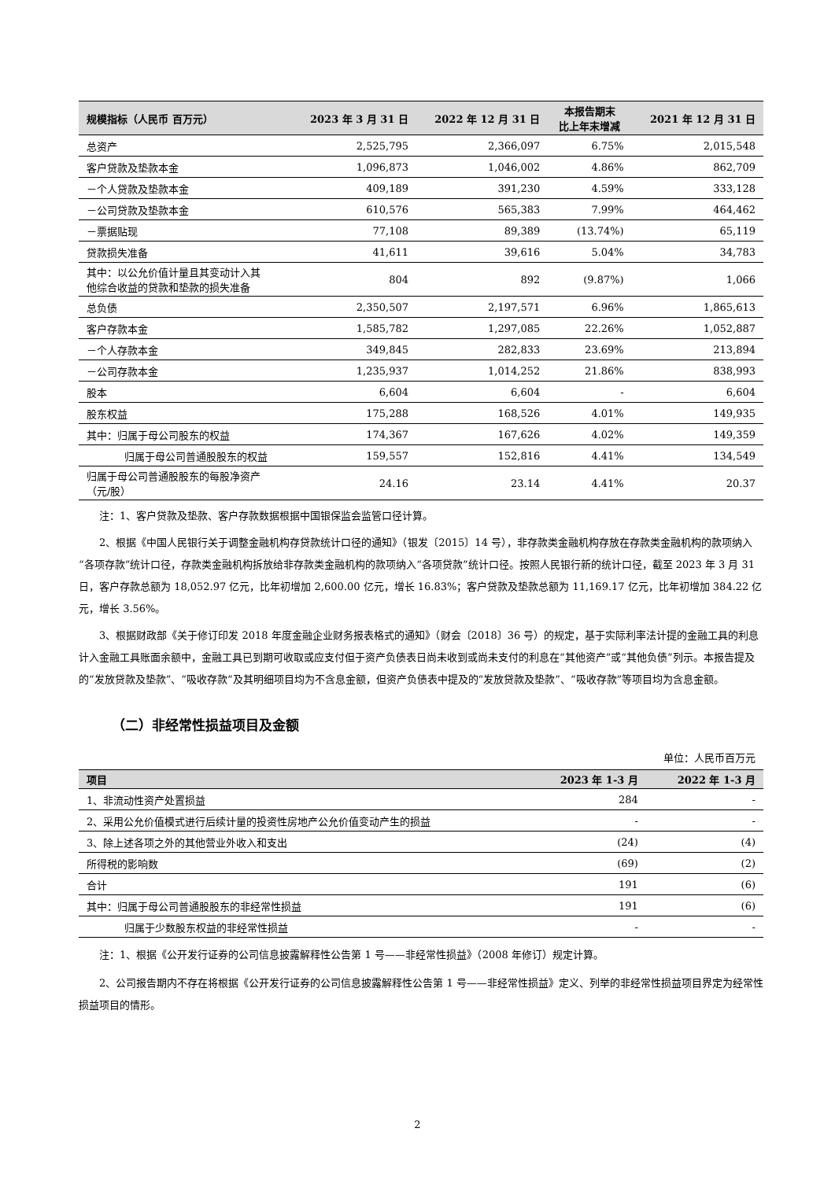| 规模指标（人民币 百万元） | 2023 年 3 月 31 日 | 2022 年 12 月 31 日 | 本报告期末 比上年末增减 | 2021 年 12 月 31 日 |
| --- | --- | --- | --- | --- |
| 总资产 | 2,525,795 | 2,366,097 | 6.75% | 2,015,548 |
| 客户贷款及垫款本金 | 1,096,873 | 1,046,002 | 4.86% | 862,709 |
| －个人贷款及垫款本金 | 409,189 | 391,230 | 4.59% | 333,128 |
| －公司贷款及垫款本金 | 610,576 | 565,383 | 7.99% | 464,462 |
| －票据贴现 | 77,108 | 89,389 | (13.74%) | 65,119 |
| 贷款损失准备 | 41,611 | 39,616 | 5.04% | 34,783 |
| 其中：以公允价值计量且其变动计入其 他综合收益的贷款和垫款的损失准备 | 804 | 892 | (9.87%) | 1,066 |
| 总负债 | 2,350,507 | 2,197,571 | 6.96% | 1,865,613 |
| 客户存款本金 | 1,585,782 | 1,297,085 | 22.26% | 1,052,887 |
| －个人存款本金 | 349,845 | 282,833 | 23.69% | 213,894 |
| －公司存款本金 | 1,235,937 | 1,014,252 | 21.86% | 838,993 |
| 股本 | 6,604 | 6,604 | - | 6,604 |
| 股东权益 | 175,288 | 168,526 | 4.01% | 149,935 |
| 其中：归属于母公司股东的权益 | 174,367 | 167,626 | 4.02% | 149,359 |
| 归属于母公司普通股股东的权益 | 159,557 | 152,816 | 4.41% | 134,549 |
| 归属于母公司普通股股东的每股净资产 （元/股） | 24.16 | 23.14 | 4.41% | 20.37 |
注：1、客户贷款及垫款、客户存款数据根据中国银保监会监管口径计算。
2、根据《中国人民银行关于调整金融机构存贷款统计口径的通知》（银发〔2015〕14 号），非存款类金融机构存放在存款类金融机构的款项纳入“各项存款”统计口径，存款类金融机构拆放给非存款类金融机构的款项纳入“各项贷款”统计口径。按照人民银行新的统计口径，截至 2023 年 3 月 31 日，客户存款总额为 18,052.97 亿元，比年初增加 2,600.00 亿元，增长 16.83%；客户贷款及垫款总额为 11,169.17 亿元，比年初增加 384.22 亿元，增长 3.56%。
3、根据财政部《关于修订印发 2018 年度金融企业财务报表格式的通知》（财会〔2018〕36 号）的规定，基于实际利率法计提的金融工具的利息计入金融工具账面余额中，金融工具已到期可收取或应支付但于资产负债表日尚未收到或尚未支付的利息在“其他资产”或“其他负债”列示。本报告提及的“发放贷款及垫款”、“吸收存款”及其明细项目均为不含息金额，但资产负债表中提及的“发放贷款及垫款”、“吸收存款”等项目均为含息金额。
（二）非经常性损益项目及金额
单位：人民币百万元
| 项目 | 2023 年 1-3 月 | 2022 年 1-3 月 |
| --- | --- | --- |
| 1、非流动性资产处置损益 | 284 | - |
| 2、采用公允价值模式进行后续计量的投资性房地产公允价值变动产生的损益 | - | - |
| 3、除上述各项之外的其他营业外收入和支出 | (24) | (4) |
| 所得税的影响数 | (69) | (2) |
| 合计 | 191 | (6) |
| 其中：归属于母公司普通股股东的非经常性损益 | 191 | (6) |
| 归属于少数股东权益的非经常性损益 | - | - |
注：1、根据《公开发行证券的公司信息披露解释性公告第 1 号——非经常性损益》（2008 年修订）规定计算。
2、公司报告期内不存在将根据《公开发行证券的公司信息披露解释性公告第 1 号——非经常性损益》定义、列举的非经常性损益项目界定为经常性损益项目的情形。
2